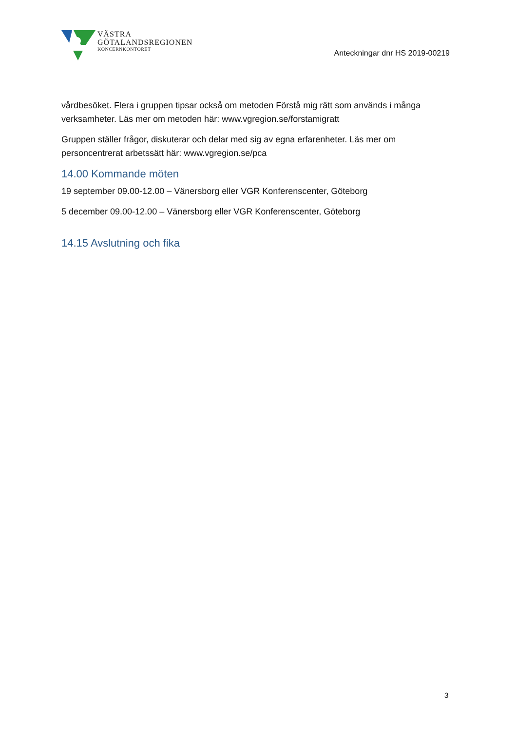VÄSTRA
GÖTALANDSREGIONEN
KONCERNKONTORET
Anteckningar dnr HS 2019-00219
vårdbesöket. Flera i gruppen tipsar också om metoden Förstå mig rätt som används i många verksamheter. Läs mer om metoden här: www.vgregion.se/forstamigratt
Gruppen ställer frågor, diskuterar och delar med sig av egna erfarenheter. Läs mer om personcentrerat arbetssätt här: www.vgregion.se/pca
14.00 Kommande möten
19 september 09.00-12.00 – Vänersborg eller VGR Konferenscenter, Göteborg
5 december 09.00-12.00 – Vänersborg eller VGR Konferenscenter, Göteborg
14.15 Avslutning och fika
3